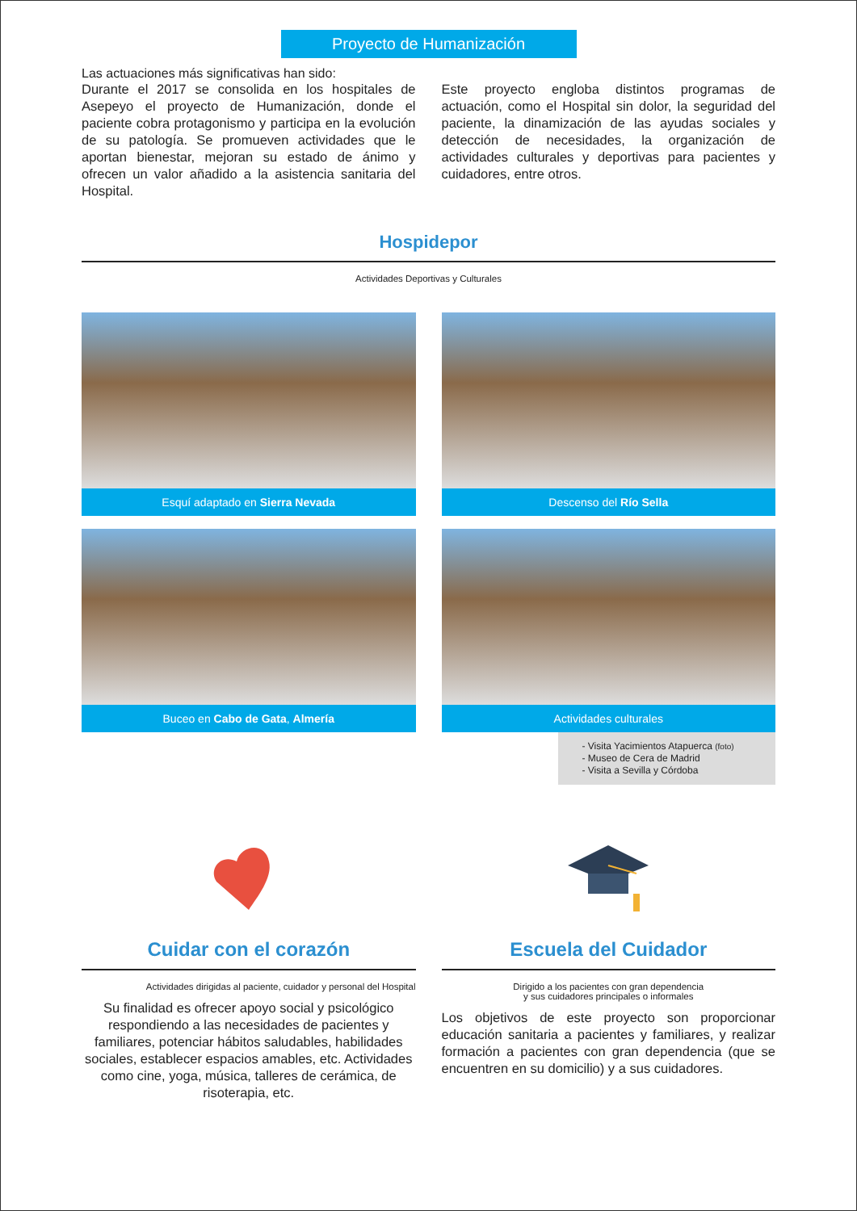Proyecto de Humanización
Las actuaciones más significativas han sido:
Durante el 2017 se consolida en los hospitales de Asepeyo el proyecto de Humanización, donde el paciente cobra protagonismo y participa en la evolución de su patología. Se promueven actividades que le aportan bienestar, mejoran su estado de ánimo y ofrecen un valor añadido a la asistencia sanitaria del Hospital.
Este proyecto engloba distintos programas de actuación, como el Hospital sin dolor, la seguridad del paciente, la dinamización de las ayudas sociales y detección de necesidades, la organización de actividades culturales y deportivas para pacientes y cuidadores, entre otros.
Hospidepor
Actividades Deportivas y Culturales
Esquí adaptado en Sierra Nevada
Descenso del Río Sella
Buceo en Cabo de Gata, Almería
Actividades culturales
- Visita Yacimientos Atapuerca (foto)
- Museo de Cera de Madrid
- Visita a Sevilla y Córdoba
Cuidar con el corazón
Actividades dirigidas al paciente, cuidador y personal del Hospital
Su finalidad es ofrecer apoyo social y psicológico respondiendo a las necesidades de pacientes y familiares, potenciar hábitos saludables, habilidades sociales, establecer espacios amables, etc. Actividades como cine, yoga, música, talleres de cerámica, de risoterapia, etc.
Escuela del Cuidador
Dirigido a los pacientes con gran dependencia
y sus cuidadores principales o informales
Los objetivos de este proyecto son proporcionar educación sanitaria a pacientes y familiares, y realizar formación a pacientes con gran dependencia (que se encuentren en su domicilio) y a sus cuidadores.